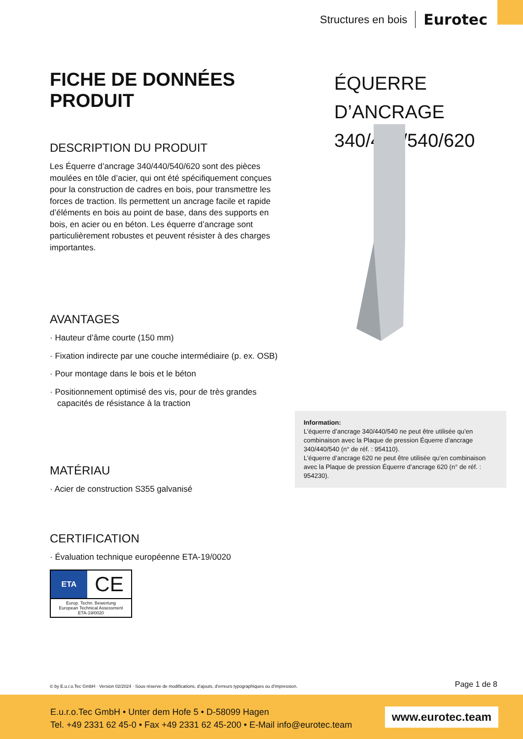Structures en bois Eurotec
FICHE DE DONNÉES PRODUIT
DESCRIPTION DU PRODUIT
Les Équerre d’ancrage 340/440/540/620 sont des pièces moulées en tôle d’acier, qui ont été spécifiquement conçues pour la construction de cadres en bois, pour transmettre les forces de traction. Ils permettent un ancrage facile et rapide d’éléments en bois au point de base, dans des supports en bois, en acier ou en béton. Les équerre d’ancrage sont particulièrement robustes et peuvent résister à des charges importantes.
AVANTAGES
· Hauteur d’âme courte (150 mm)
· Fixation indirecte par une couche intermédiaire (p. ex. OSB)
· Pour montage dans le bois et le béton
· Positionnement optimisé des vis, pour de très grandes capacités de résistance à la traction
MATÉRIAU
· Acier de construction S355 galvanisé
CERTIFICATION
· Évaluation technique européenne ETA-19/0020
ETA
CE
Europ. Techn. Bewertung
European Technical Assessment
ETA-19/0020
ÉQUERRE D’ANCRAGE
340/440/540/620
Information:
L’équerre d’ancrage 340/440/540 ne peut être utilisée qu’en combinaison avec la Plaque de pression Équerre d’ancrage 340/440/540 (n° de réf. : 954110).
L’équerre d’ancrage 620 ne peut être utilisée qu’en combinaison avec la Plaque de pression Équerre d’ancrage 620 (n° de réf. : 954230).
© by E.u.r.o.Tec GmbH · Version 02/2024 · Sous réserve de modifications, d’ajouts, d’erreurs typographiques ou d’impression. Page 1 de 8
E.u.r.o.Tec GmbH • Unter dem Hofe 5 • D-58099 Hagen
Tel. +49 2331 62 45-0 • Fax +49 2331 62 45-200 • E-Mail info@eurotec.team
www.eurotec.team